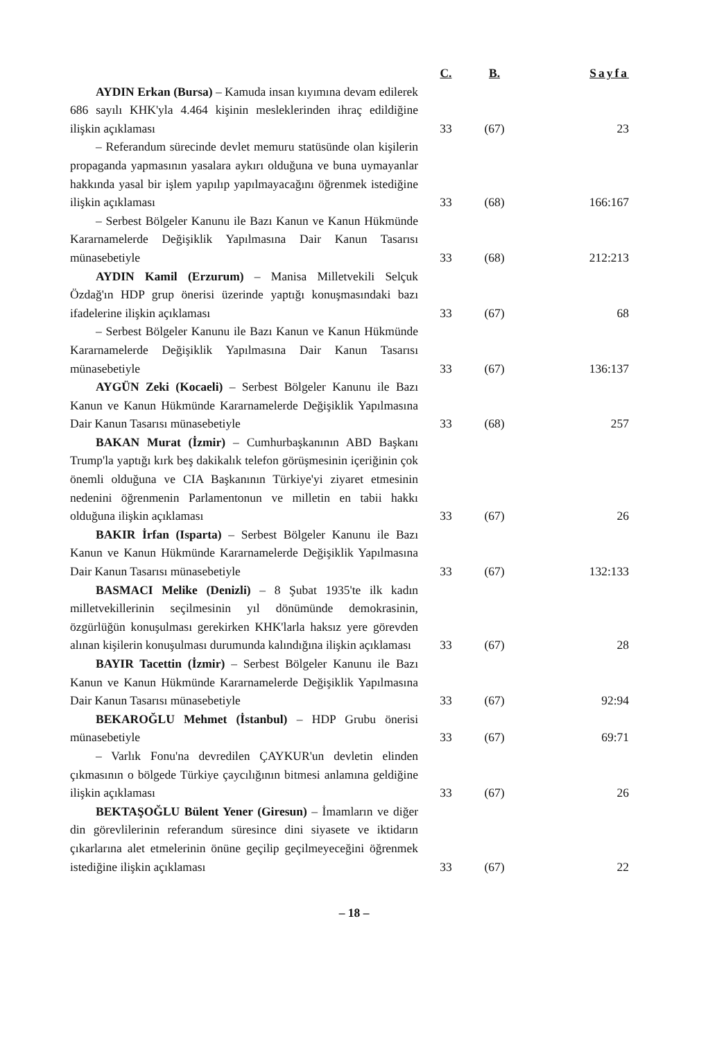| | C. | B. | Sayfa |
| --- | --- | --- | --- |
| AYDIN Erkan (Bursa) – Kamuda insan kıyımına devam edilerek 686 sayılı KHK'yla 4.464 kişinin mesleklerinden ihraç edildiğine ilişkin açıklaması | 33 | (67) | 23 |
| – Referandum sürecinde devlet memuru statüsünde olan kişilerin propaganda yapmasının yasalara aykırı olduğuna ve buna uymayanlar hakkında yasal bir işlem yapılıp yapılmayacağını öğrenmek istediğine ilişkin açıklaması | 33 | (68) | 166:167 |
| – Serbest Bölgeler Kanunu ile Bazı Kanun ve Kanun Hükmünde Kararnamelerde Değişiklik Yapılmasına Dair Kanun Tasarısı münasebetiyle | 33 | (68) | 212:213 |
| AYDIN Kamil (Erzurum) – Manisa Milletvekili Selçuk Özdağ'ın HDP grup önerisi üzerinde yaptığı konuşmasındaki bazı ifadelerine ilişkin açıklaması | 33 | (67) | 68 |
| – Serbest Bölgeler Kanunu ile Bazı Kanun ve Kanun Hükmünde Kararnamelerde Değişiklik Yapılmasına Dair Kanun Tasarısı münasebetiyle | 33 | (67) | 136:137 |
| AYGÜN Zeki (Kocaeli) – Serbest Bölgeler Kanunu ile Bazı Kanun ve Kanun Hükmünde Kararnamelerde Değişiklik Yapılmasına Dair Kanun Tasarısı münasebetiyle | 33 | (68) | 257 |
| BAKAN Murat (İzmir) – Cumhurbaşkanının ABD Başkanı Trump'la yaptığı kırk beş dakikalık telefon görüşmesinin içeriğinin çok önemli olduğuna ve CIA Başkanının Türkiye'yi ziyaret etmesinin nedenini öğrenmenin Parlamentonun ve milletin en tabii hakkı olduğuna ilişkin açıklaması | 33 | (67) | 26 |
| BAKIR İrfan (Isparta) – Serbest Bölgeler Kanunu ile Bazı Kanun ve Kanun Hükmünde Kararnamelerde Değişiklik Yapılmasına Dair Kanun Tasarısı münasebetiyle | 33 | (67) | 132:133 |
| BASMACI Melike (Denizli) – 8 Şubat 1935'te ilk kadın milletvekillerinin seçilmesinin yıl dönümünde demokrasinin, özgürlüğün konuşulması gerekirken KHK'larla haksız yere görevden alınan kişilerin konuşulması durumunda kalındığına ilişkin açıklaması | 33 | (67) | 28 |
| BAYIR Tacettin (İzmir) – Serbest Bölgeler Kanunu ile Bazı Kanun ve Kanun Hükmünde Kararnamelerde Değişiklik Yapılmasına Dair Kanun Tasarısı münasebetiyle | 33 | (67) | 92:94 |
| BEKAROĞLU Mehmet (İstanbul) – HDP Grubu önerisi münasebetiyle | 33 | (67) | 69:71 |
| – Varlık Fonu'na devredilen ÇAYKUR'un devletin elinden çıkmasının o bölgede Türkiye çaycılığının bitmesi anlamına geldiğine ilişkin açıklaması | 33 | (67) | 26 |
| BEKTAŞOĞLU Bülent Yener (Giresun) – İmamların ve diğer din görevlilerinin referandum süresince dini siyasete ve iktidarın çıkarlarına alet etmelerinin önüne geçilip geçilmeyeceğini öğrenmek istediğine ilişkin açıklaması | 33 | (67) | 22 |
– 18 –